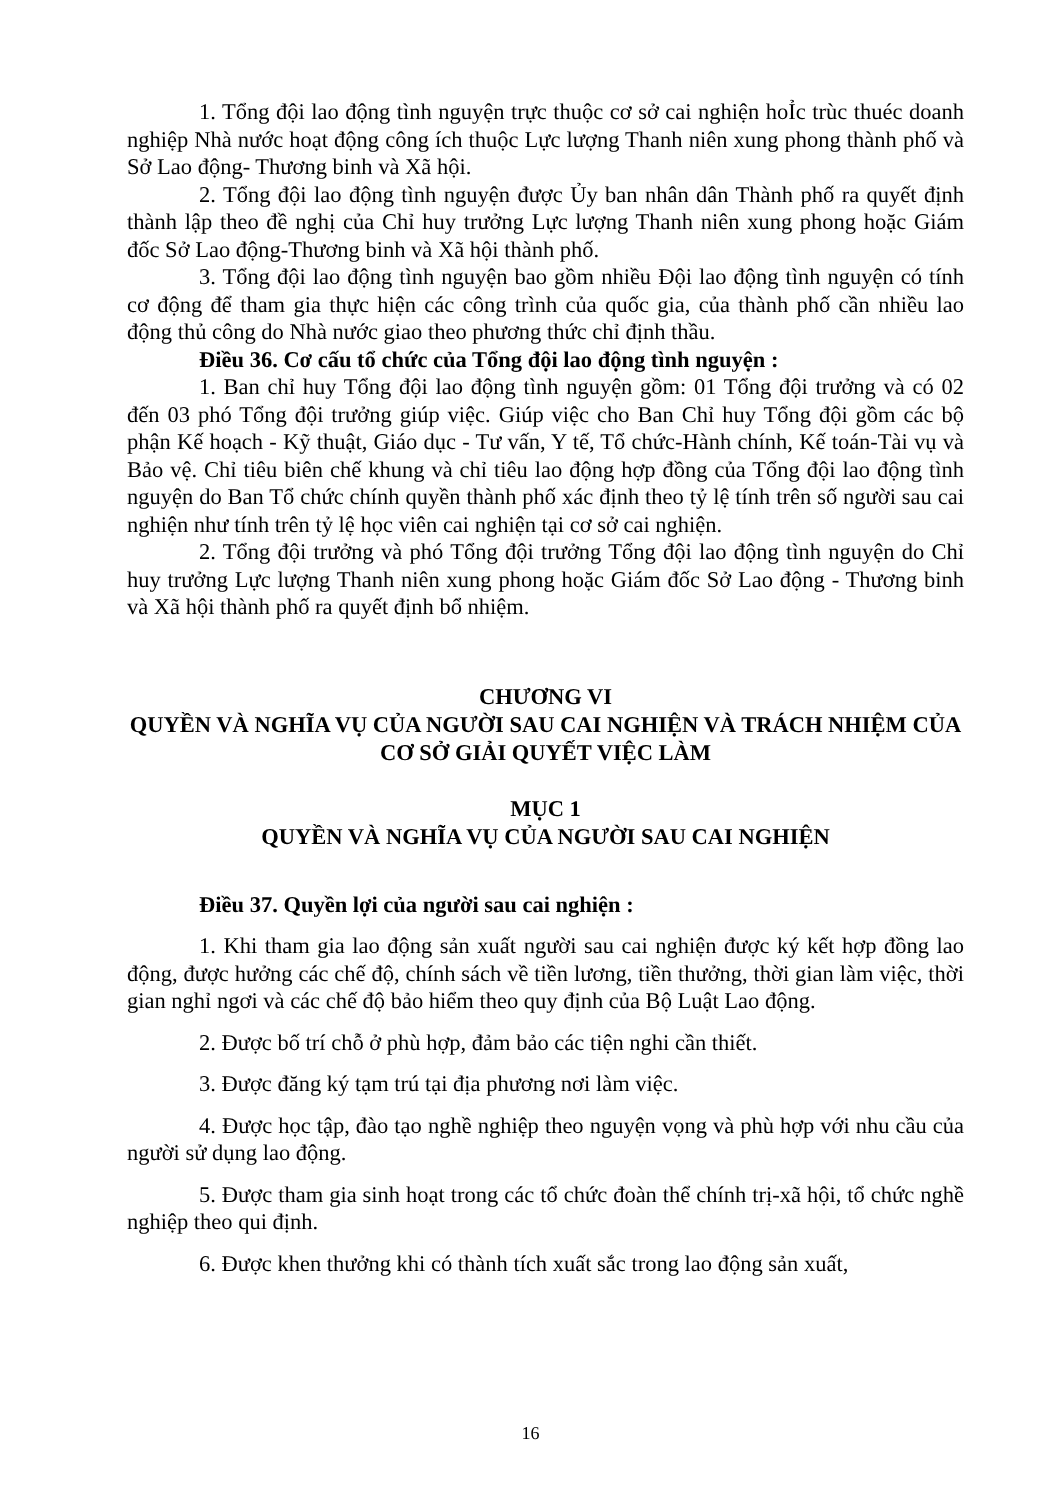1. Tổng đội lao động tình nguyện trực thuộc cơ sở cai nghiện hoỈc trùc thuéc doanh nghiệp Nhà nước hoạt động công ích thuộc Lực lượng Thanh niên xung phong thành phố và Sở Lao động- Thương binh và Xã hội.
2. Tổng đội lao động tình nguyện được Ủy ban nhân dân Thành phố ra quyết định thành lập theo đề nghị của Chỉ huy trưởng Lực lượng Thanh niên xung phong hoặc Giám đốc Sở Lao động-Thương binh và Xã hội thành phố.
3. Tổng đội lao động tình nguyện bao gồm nhiều Đội lao động tình nguyện có tính cơ động để tham gia thực hiện các công trình của quốc gia, của thành phố cần nhiều lao động thủ công do Nhà nước giao theo phương thức chỉ định thầu.
Điều 36. Cơ cấu tổ chức của Tổng đội lao động tình nguyện :
1. Ban chỉ huy Tổng đội lao động tình nguyện gồm: 01 Tổng đội trưởng và có 02 đến 03 phó Tổng đội trưởng giúp việc. Giúp việc cho Ban Chỉ huy Tổng đội gồm các bộ phận Kế hoạch - Kỹ thuật, Giáo dục - Tư vấn, Y tế, Tổ chức-Hành chính, Kế toán-Tài vụ và Bảo vệ. Chỉ tiêu biên chế khung và chỉ tiêu lao động hợp đồng của Tổng đội lao động tình nguyện do Ban Tổ chức chính quyền thành phố xác định theo tỷ lệ tính trên số người sau cai nghiện như tính trên tỷ lệ học viên cai nghiện tại cơ sở cai nghiện.
2. Tổng đội trưởng và phó Tổng đội trưởng Tổng đội lao động tình nguyện do Chỉ huy trưởng Lực lượng Thanh niên xung phong hoặc Giám đốc Sở Lao động - Thương binh và Xã hội thành phố ra quyết định bổ nhiệm.
CHƯƠNG VI
QUYỀN VÀ NGHĨA VỤ CỦA NGƯỜI SAU CAI NGHIỆN VÀ TRÁCH NHIỆM CỦA CƠ SỞ GIẢI QUYẾT VIỆC LÀM
MỤC 1
QUYỀN VÀ NGHĨA VỤ CỦA NGƯỜI SAU CAI NGHIỆN
Điều 37. Quyền lợi của người sau cai nghiện :
1. Khi tham gia lao động sản xuất người sau cai nghiện được ký kết hợp đồng lao động, được hưởng các chế độ, chính sách về tiền lương, tiền thưởng, thời gian làm việc, thời gian nghỉ ngơi và các chế độ bảo hiểm theo quy định của Bộ Luật Lao động.
2. Được bố trí chỗ ở phù hợp, đảm bảo các tiện nghi cần thiết.
3. Được đăng ký tạm trú tại địa phương nơi làm việc.
4. Được học tập, đào tạo nghề nghiệp theo nguyện vọng và phù hợp với nhu cầu của người sử dụng lao động.
5. Được tham gia sinh hoạt trong các tổ chức đoàn thể chính trị-xã hội, tổ chức nghề nghiệp theo qui định.
6. Được khen thưởng khi có thành tích xuất sắc trong lao động sản xuất,
16